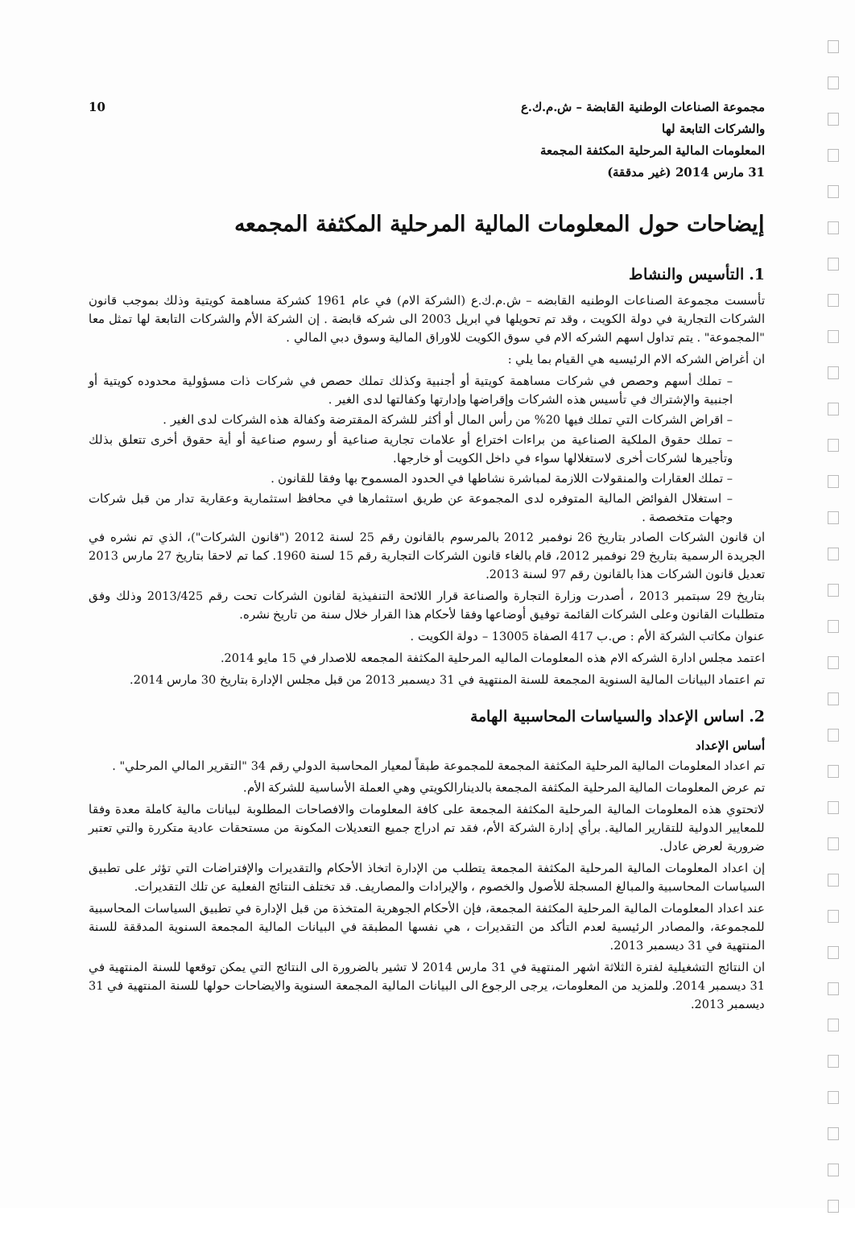مجموعة الصناعات الوطنية القابضة – ش.م.ك.ع
والشركات التابعة لها
المعلومات المالية المرحلية المكثفة المجمعة
31 مارس 2014 (غير مدققة)
10
إيضاحات حول المعلومات المالية المرحلية المكثفة المجمعه
1. التأسيس والنشاط
تأسست مجموعة الصناعات الوطنيه القابضه – ش.م.ك.ع (الشركة الام) في عام 1961 كشركة مساهمة كويتية وذلك بموجب قانون الشركات التجارية في دولة الكويت ، وقد تم تحويلها في ابريل 2003 الى شركه قابضة . إن الشركة الأم والشركات التابعة لها تمثل معا "المجموعة" . يتم تداول اسهم الشركه الام في سوق الكويت للاوراق المالية وسوق دبي المالي .
ان أغراض الشركه الام الرئيسيه هي القيام بما يلي :
– تملك أسهم وحصص في شركات مساهمة كويتية أو أجنبية وكذلك تملك حصص في شركات ذات مسؤولية محدوده كويتية أو اجنبية والإشتراك في تأسيس هذه الشركات وإقراضها وإدارتها وكفالتها لدى الغير .
– اقراض الشركات التي تملك فيها 20% من رأس المال أو أكثر للشركة المقترضة وكفالة هذه الشركات لدى الغير .
– تملك حقوق الملكية الصناعية من براءات اختراع أو علامات تجارية صناعية أو رسوم صناعية أو أية حقوق أخرى تتعلق بذلك وتأجيرها لشركات أخرى لاستغلالها سواء في داخل الكويت أو خارجها.
– تملك العقارات والمنقولات اللازمة لمباشرة نشاطها في الحدود المسموح بها وفقا للقانون .
– استغلال الفوائض المالية المتوفره لدى المجموعة عن طريق استثمارها في محافظ استثمارية وعقارية تدار من قبل شركات وجهات متخصصة .
ان قانون الشركات الصادر بتاريخ 26 نوفمبر 2012 بالمرسوم بالقانون رقم 25 لسنة 2012 ("قانون الشركات")، الذي تم نشره في الجريدة الرسمية بتاريخ 29 نوفمبر 2012، قام بالغاء قانون الشركات التجارية رقم 15 لسنة 1960. كما تم لاحقا بتاريخ 27 مارس 2013 تعديل قانون الشركات هذا بالقانون رقم 97 لسنة 2013.
بتاريخ 29 سبتمبر 2013 ، أصدرت وزارة التجارة والصناعة قرار اللائحة التنفيذية لقانون الشركات تحت رقم 2013/425 وذلك وفق متطلبات القانون وعلى الشركات القائمة توفيق أوضاعها وفقا لأحكام هذا القرار خلال سنة من تاريخ نشره.
عنوان مكاتب الشركة الأم : ص.ب 417 الصفاة 13005 – دولة الكويت .
اعتمد مجلس ادارة الشركه الام هذه المعلومات الماليه المرحلية المكثفة المجمعه للاصدار في 15 مايو 2014.
تم اعتماد البيانات المالية السنوية المجمعة للسنة المنتهية في 31 ديسمبر 2013 من قبل مجلس الإدارة بتاريخ 30 مارس 2014.
2. اساس الإعداد والسياسات المحاسبية الهامة
أساس الإعداد
تم اعداد المعلومات المالية المرحلية المكثفة المجمعة للمجموعة طبقاً لمعيار المحاسبة الدولي رقم 34 "التقرير المالي المرحلي" .
تم عرض المعلومات المالية المرحلية المكثفة المجمعة بالدينارالكويتي وهي العملة الأساسية للشركة الأم.
لاتحتوي هذه المعلومات المالية المرحلية المكثفة المجمعة على كافة المعلومات والافصاحات المطلوبة لبيانات مالية كاملة معدة وفقا للمعايير الدولية للتقارير المالية. برأي إدارة الشركة الأم، فقد تم ادراج جميع التعديلات المكونة من مستحقات عادية متكررة والتي تعتبر ضرورية لعرض عادل.
إن اعداد المعلومات المالية المرحلية المكثفة المجمعة يتطلب من الإدارة اتخاذ الأحكام والتقديرات والإفتراضات التي تؤثر على تطبيق السياسات المحاسبية والمبالغ المسجلة للأصول والخصوم ، والإيرادات والمصاريف. قد تختلف النتائج الفعلية عن تلك التقديرات.
عند اعداد المعلومات المالية المرحلية المكثفة المجمعة، فإن الأحكام الجوهرية المتخذة من قبل الإدارة في تطبيق السياسات المحاسبية للمجموعة، والمصادر الرئيسية لعدم التأكد من التقديرات ، هي نفسها المطبقة في البيانات المالية المجمعة السنوية المدققة للسنة المنتهية في 31 ديسمبر 2013.
ان النتائج التشغيلية لفترة الثلاثة اشهر المنتهية في 31 مارس 2014 لا تشير بالضرورة الى النتائج التي يمكن توقعها للسنة المنتهية في 31 ديسمبر 2014. وللمزيد من المعلومات، يرجى الرجوع الى البيانات المالية المجمعة السنوية والايضاحات حولها للسنة المنتهية في 31 ديسمبر 2013.